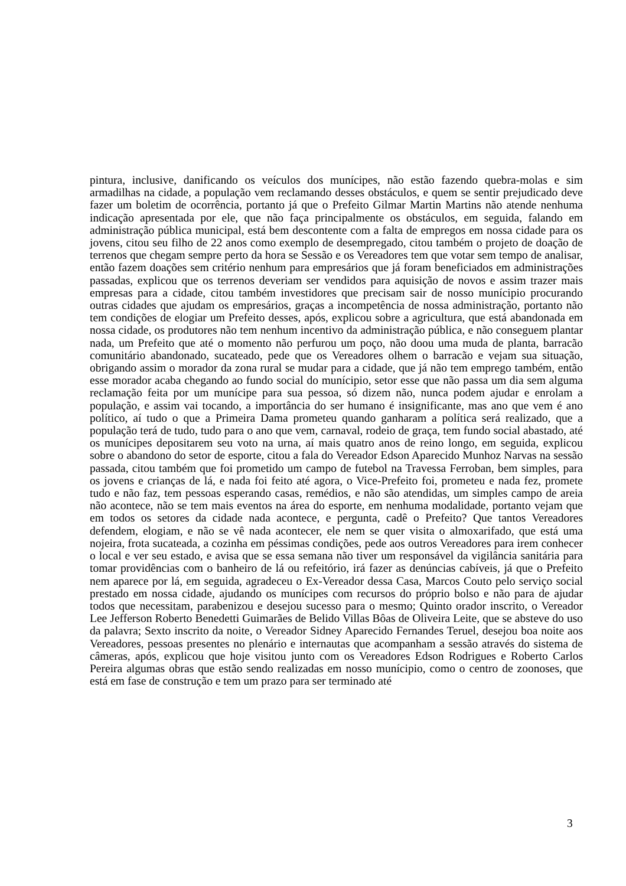pintura, inclusive, danificando os veículos dos munícipes, não estão fazendo quebra-molas e sim armadilhas na cidade, a população vem reclamando desses obstáculos, e quem se sentir prejudicado deve fazer um boletim de ocorrência, portanto já que o Prefeito Gilmar Martin Martins não atende nenhuma indicação apresentada por ele, que não faça principalmente os obstáculos, em seguida, falando em administração pública municipal, está bem descontente com a falta de empregos em nossa cidade para os jovens, citou seu filho de 22 anos como exemplo de desempregado, citou também o projeto de doação de terrenos que chegam sempre perto da hora se Sessão e os Vereadores tem que votar sem tempo de analisar, então fazem doações sem critério nenhum para empresários que já foram beneficiados em administrações passadas, explicou que os terrenos deveriam ser vendidos para aquisição de novos e assim trazer mais empresas para a cidade, citou também investidores que precisam sair de nosso munícipio procurando outras cidades que ajudam os empresários, graças a incompetência de nossa administração, portanto não tem condições de elogiar um Prefeito desses, após, explicou sobre a agricultura, que está abandonada em nossa cidade, os produtores não tem nenhum incentivo da administração pública, e não conseguem plantar nada, um Prefeito que até o momento não perfurou um poço, não doou uma muda de planta, barracão comunitário abandonado, sucateado, pede que os Vereadores olhem o barracão e vejam sua situação, obrigando assim o morador da zona rural se mudar para a cidade, que já não tem emprego também, então esse morador acaba chegando ao fundo social do munícipio, setor esse que não passa um dia sem alguma reclamação feita por um munícipe para sua pessoa, só dizem não, nunca podem ajudar e enrolam a população, e assim vai tocando, a importância do ser humano é insignificante, mas ano que vem é ano político, aí tudo o que a Primeira Dama prometeu quando ganharam a política será realizado, que a população terá de tudo, tudo para o ano que vem, carnaval, rodeio de graça, tem fundo social abastado, até os munícipes depositarem seu voto na urna, aí mais quatro anos de reino longo, em seguida, explicou sobre o abandono do setor de esporte, citou a fala do Vereador Edson Aparecido Munhoz Narvas na sessão passada, citou também que foi prometido um campo de futebol na Travessa Ferroban, bem simples, para os jovens e crianças de lá, e nada foi feito até agora, o Vice-Prefeito foi, prometeu e nada fez, promete tudo e não faz, tem pessoas esperando casas, remédios, e não são atendidas, um simples campo de areia não acontece, não se tem mais eventos na área do esporte, em nenhuma modalidade, portanto vejam que em todos os setores da cidade nada acontece, e pergunta, cadê o Prefeito? Que tantos Vereadores defendem, elogiam, e não se vê nada acontecer, ele nem se quer visita o almoxarifado, que está uma nojeira, frota sucateada, a cozinha em péssimas condições, pede aos outros Vereadores para irem conhecer o local e ver seu estado, e avisa que se essa semana não tiver um responsável da vigilância sanitária para tomar providências com o banheiro de lá ou refeitório, irá fazer as denúncias cabíveis, já que o Prefeito nem aparece por lá, em seguida, agradeceu o Ex-Vereador dessa Casa, Marcos Couto pelo serviço social prestado em nossa cidade, ajudando os munícipes com recursos do próprio bolso e não para de ajudar todos que necessitam, parabenizou e desejou sucesso para o mesmo; Quinto orador inscrito, o Vereador Lee Jefferson Roberto Benedetti Guimarães de Belido Villas Bôas de Oliveira Leite, que se absteve do uso da palavra; Sexto inscrito da noite, o Vereador Sidney Aparecido Fernandes Teruel, desejou boa noite aos Vereadores, pessoas presentes no plenário e internautas que acompanham a sessão através do sistema de câmeras, após, explicou que hoje visitou junto com os Vereadores Edson Rodrigues e Roberto Carlos Pereira algumas obras que estão sendo realizadas em nosso munícipio, como o centro de zoonoses, que está em fase de construção e tem um prazo para ser terminado até
3